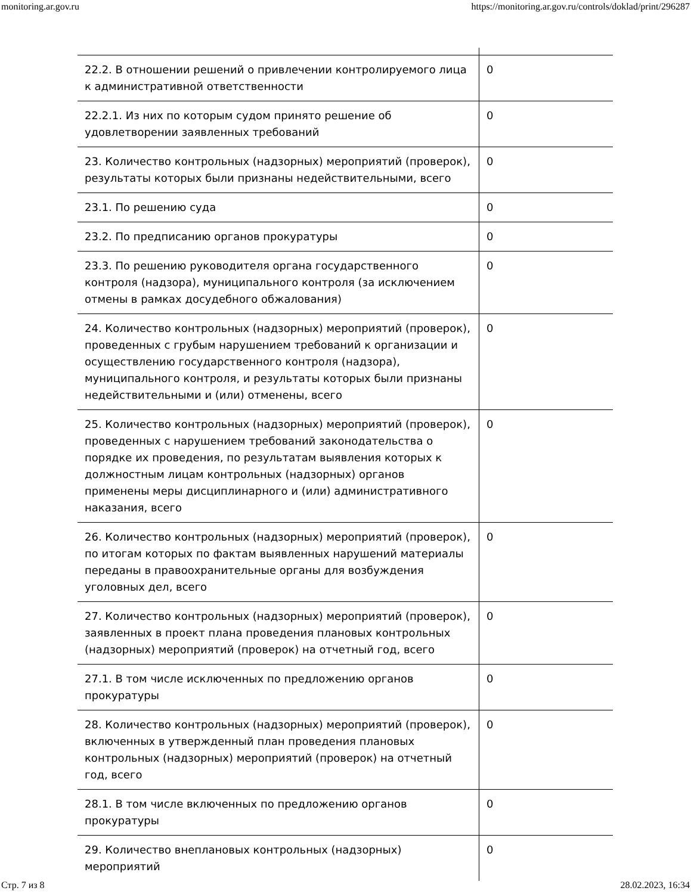monitoring.ar.gov.ru https://monitoring.ar.gov.ru/controls/doklad/print/296287
| 22.2. В отношении решений о привлечении контролируемого лица к административной ответственности | 0 |
| 22.2.1. Из них по которым судом принято решение об удовлетворении заявленных требований | 0 |
| 23. Количество контрольных (надзорных) мероприятий (проверок), результаты которых были признаны недействительными, всего | 0 |
| 23.1. По решению суда | 0 |
| 23.2. По предписанию органов прокуратуры | 0 |
| 23.3. По решению руководителя органа государственного контроля (надзора), муниципального контроля (за исключением отмены в рамках досудебного обжалования) | 0 |
| 24. Количество контрольных (надзорных) мероприятий (проверок), проведенных с грубым нарушением требований к организации и осуществлению государственного контроля (надзора), муниципального контроля, и результаты которых были признаны недействительными и (или) отменены, всего | 0 |
| 25. Количество контрольных (надзорных) мероприятий (проверок), проведенных с нарушением требований законодательства о порядке их проведения, по результатам выявления которых к должностным лицам контрольных (надзорных) органов применены меры дисциплинарного и (или) административного наказания, всего | 0 |
| 26. Количество контрольных (надзорных) мероприятий (проверок), по итогам которых по фактам выявленных нарушений материалы переданы в правоохранительные органы для возбуждения уголовных дел, всего | 0 |
| 27. Количество контрольных (надзорных) мероприятий (проверок), заявленных в проект плана проведения плановых контрольных (надзорных) мероприятий (проверок) на отчетный год, всего | 0 |
| 27.1. В том числе исключенных по предложению органов прокуратуры | 0 |
| 28. Количество контрольных (надзорных) мероприятий (проверок), включенных в утвержденный план проведения плановых контрольных (надзорных) мероприятий (проверок) на отчетный год, всего | 0 |
| 28.1. В том числе включенных по предложению органов прокуратуры | 0 |
| 29. Количество внеплановых контрольных (надзорных) мероприятий | 0 |
Стр. 7 из 8 28.02.2023, 16:34